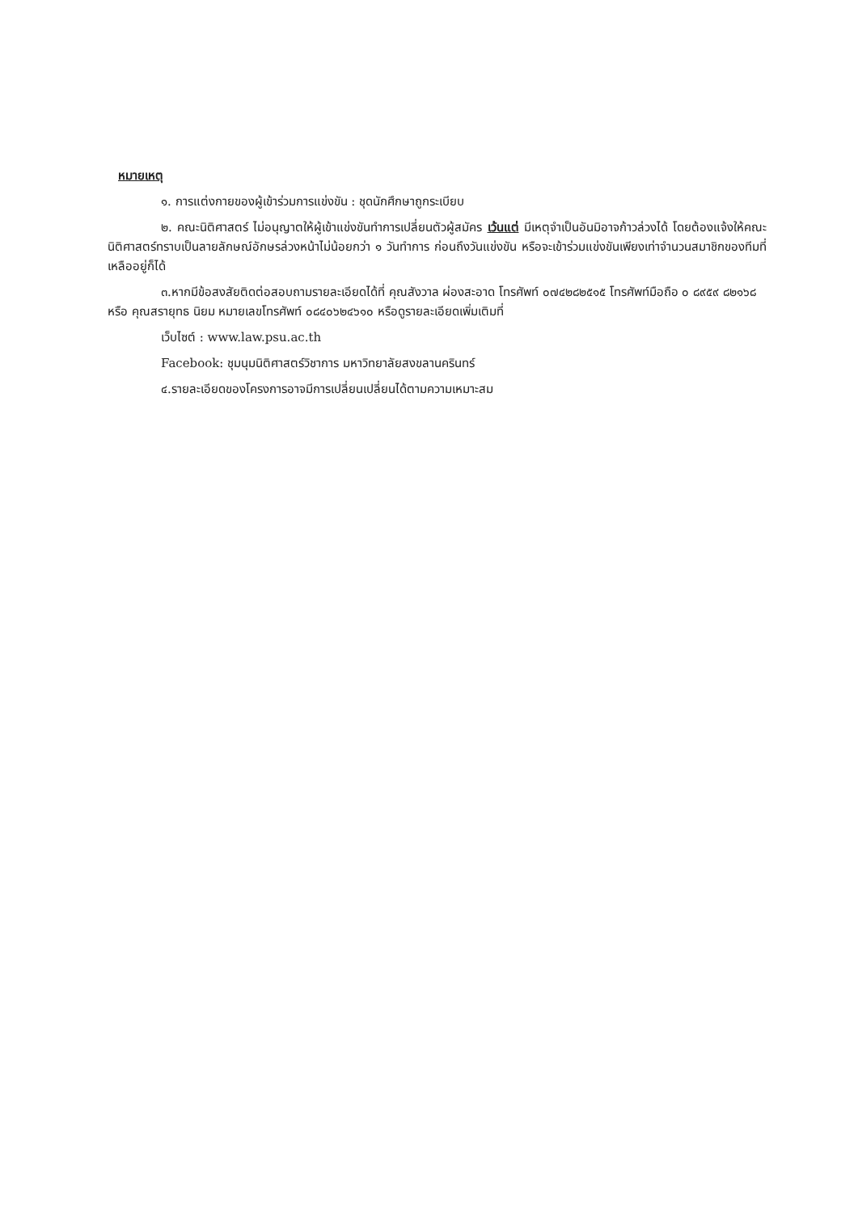หมายเหตุ
๑. การแต่งกายของผู้เข้าร่วมการแข่งขัน : ชุดนักศึกษาถูกระเบียบ
๒. คณะนิติศาสตร์ ไม่อนุญาตให้ผู้เข้าแข่งขันทำการเปลี่ยนตัวผู้สมัคร เว้นแต่ มีเหตุจำเป็นอันมิอาจก้าวล่วงได้ โดยต้องแจ้งให้คณะนิติศาสตร์ทราบเป็นลายลักษณ์อักษรล่วงหน้าไม่น้อยกว่า ๑ วันทำการ ก่อนถึงวันแข่งขัน หรือจะเข้าร่วมแข่งขันเพียงเท่าจำนวนสมาชิกของทีมที่เหลืออยู่ก็ได้
๓.หากมีข้อสงสัยติดต่อสอบถามรายละเอียดได้ที่ คุณสังวาล ผ่องสะอาด โทรศัพท์ ๐๗๔๒๘๒๕๑๕ โทรศัพท์มือถือ ๐ ๘๙๕๙ ๘๒๑๖๘ หรือ คุณสรายุทธ นิยม หมายเลขโทรศัพท์ ๐๘๔๐๖๒๔๖๑๐ หรือดูรายละเอียดเพิ่มเติมที่
เว็บไซต์ : www.law.psu.ac.th
Facebook: ชุมนุมนิติศาสตร์วิชาการ มหาวิทยาลัยสงขลานครินทร์
๔.รายละเอียดของโครงการอาจมีการเปลี่ยนเปลี่ยนได้ตามความเหมาะสม